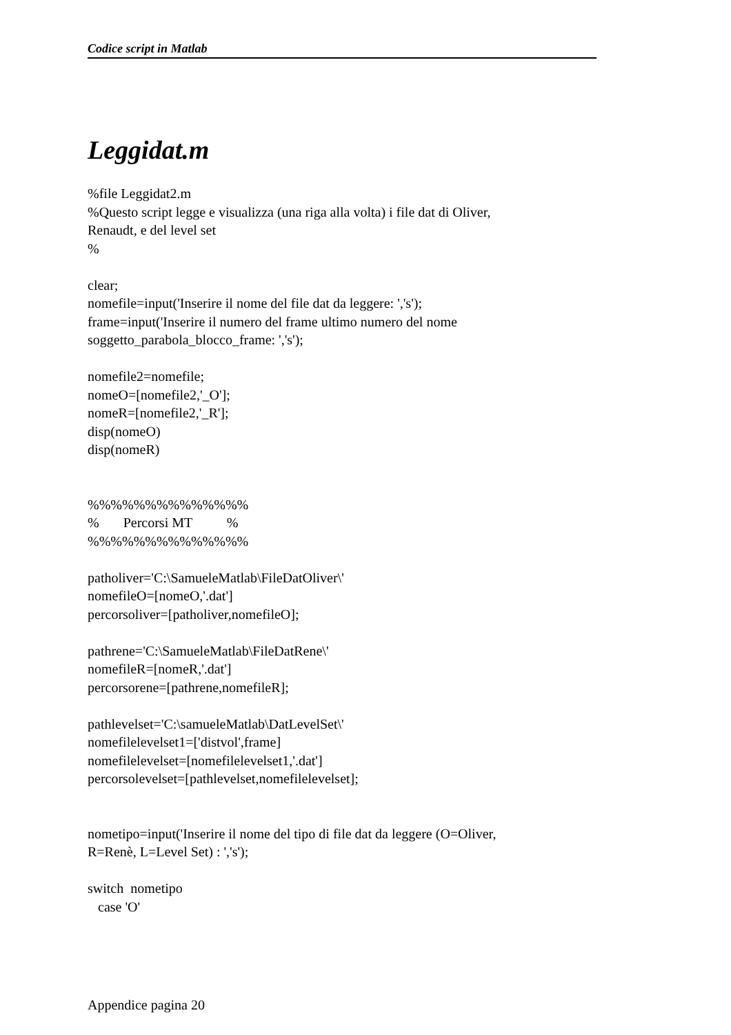Codice script in Matlab
Leggidat.m
%file Leggidat2.m
%Questo script legge e visualizza (una riga alla volta) i file dat di Oliver,
Renaudt, e del level set
%

clear;
nomefile=input('Inserire il nome del file dat da leggere: ','s');
frame=input('Inserire il numero del frame ultimo numero del nome
soggetto_parabola_blocco_frame: ','s');

nomefile2=nomefile;
nomeO=[nomefile2,'_O'];
nomeR=[nomefile2,'_R'];
disp(nomeO)
disp(nomeR)


%%%%%%%%%%%%%%
%       Percorsi MT          %
%%%%%%%%%%%%%%

patholiver='C:\SamueleMatlab\FileDatOliver\'
nomefileO=[nomeO,'.dat']
percorsoliver=[patholiver,nomefileO];

pathrene='C:\SamueleMatlab\FileDatRene\'
nomefileR=[nomeR,'.dat']
percorsorene=[pathrene,nomefileR];

pathlevelset='C:\samueleMatlab\DatLevelSet\'
nomefilelevelset1=['distvol',frame]
nomefilelevelset=[nomefilelevelset1,'.dat']
percorsolevelset=[pathlevelset,nomefilelevelset];


nometipo=input('Inserire il nome del tipo di file dat da leggere (O=Oliver,
R=Renè, L=Level Set) : ','s');

switch  nometipo
   case 'O'
Appendice pagina 20